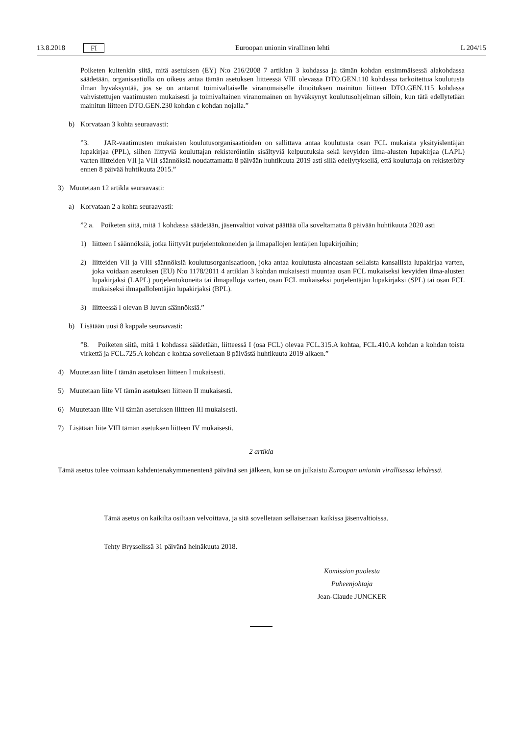13.8.2018 FI Euroopan unionin virallinen lehti L 204/15
Poiketen kuitenkin siitä, mitä asetuksen (EY) N:o 216/2008 7 artiklan 3 kohdassa ja tämän kohdan ensimmäisessä alakohdassa säädetään, organisaatiolla on oikeus antaa tämän asetuksen liitteessä VIII olevassa DTO.GEN.110 kohdassa tarkoitettua koulutusta ilman hyväksyntää, jos se on antanut toimivaltaiselle viranomaiselle ilmoituksen mainitun liitteen DTO.GEN.115 kohdassa vahvistettujen vaatimusten mukaisesti ja toimivaltainen viranomainen on hyväksynyt koulutusohjelman silloin, kun tätä edellytetään mainitun liitteen DTO.GEN.230 kohdan c kohdan nojalla.”
b) Korvataan 3 kohta seuraavasti:
”3. JAR-vaatimusten mukaisten koulutusorganisaatioiden on sallittava antaa koulutusta osan FCL mukaista yksityislentäjän lupakirjaa (PPL), siihen liittyviä kouluttajan rekisteröintiin sisältyviä kelpuutuksia sekä kevyiden ilma-alusten lupakirjaa (LAPL) varten liitteiden VII ja VIII säännöksiä noudattamatta 8 päivään huhtikuuta 2019 asti sillä edellytyksellä, että kouluttaja on rekisteröity ennen 8 päivää huhtikuuta 2015.”
3) Muutetaan 12 artikla seuraavasti:
a) Korvataan 2 a kohta seuraavasti:
”2 a. Poiketen siitä, mitä 1 kohdassa säädetään, jäsenvaltiot voivat päättää olla soveltamatta 8 päivään huhtikuuta 2020 asti
1) liitteen I säännöksiä, jotka liittyvät purjelentokoneiden ja ilmapallojen lentäjien lupakirjoihin;
2) liitteiden VII ja VIII säännöksiä koulutusorganisaatioon, joka antaa koulutusta ainoastaan sellaista kansallista lupakirjaa varten, joka voidaan asetuksen (EU) N:o 1178/2011 4 artiklan 3 kohdan mukaisesti muuntaa osan FCL mukaiseksi kevyiden ilma-alusten lupakirjaksi (LAPL) purjelentokoneita tai ilmapalloja varten, osan FCL mukaiseksi purjelentäjän lupakirjaksi (SPL) tai osan FCL mukaiseksi ilmapallolentäjän lupakirjaksi (BPL).
3) liitteessä I olevan B luvun säännöksiä.”
b) Lisätään uusi 8 kappale seuraavasti:
”8. Poiketen siitä, mitä 1 kohdassa säädetään, liitteessä I (osa FCL) olevaa FCL.315.A kohtaa, FCL.410.A kohdan a kohdan toista virkettä ja FCL.725.A kohdan c kohtaa sovelletaan 8 päivästä huhtikuuta 2019 alkaen.”
4) Muutetaan liite I tämän asetuksen liitteen I mukaisesti.
5) Muutetaan liite VI tämän asetuksen liitteen II mukaisesti.
6) Muutetaan liite VII tämän asetuksen liitteen III mukaisesti.
7) Lisätään liite VIII tämän asetuksen liitteen IV mukaisesti.
2 artikla
Tämä asetus tulee voimaan kahdentenakymmenentenä päivänä sen jälkeen, kun se on julkaistu Euroopan unionin virallisessa lehdessä.
Tämä asetus on kaikilta osiltaan velvoittava, ja sitä sovelletaan sellaisenaan kaikissa jäsenvaltioissa.
Tehty Brysselissä 31 päivänä heinäkuuta 2018.
Komission puolesta
Puheenjohtaja
Jean-Claude JUNCKER